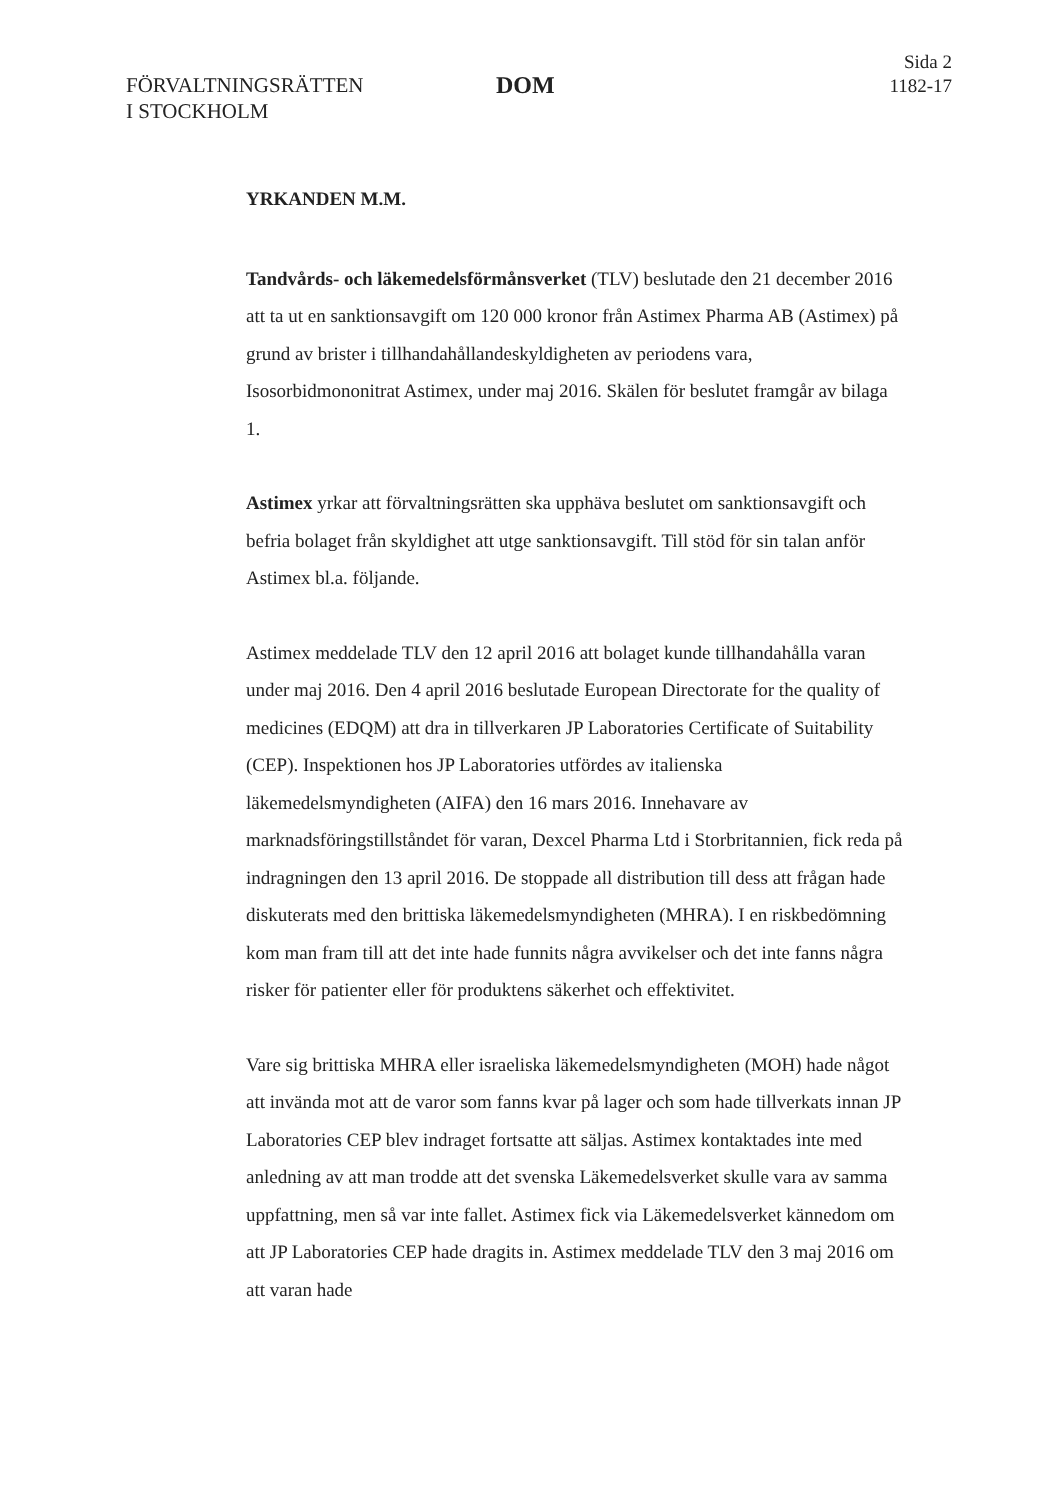FÖRVALTNINGSRÄTTEN
I STOCKHOLM
DOM
Sida 2
1182-17
YRKANDEN M.M.
Tandvårds- och läkemedelsförmånsverket (TLV) beslutade den 21 december 2016 att ta ut en sanktionsavgift om 120 000 kronor från Astimex Pharma AB (Astimex) på grund av brister i tillhandahållandeskyldigheten av periodens vara, Isosorbidmononitrat Astimex, under maj 2016. Skälen för beslutet framgår av bilaga 1.
Astimex yrkar att förvaltningsrätten ska upphäva beslutet om sanktionsavgift och befria bolaget från skyldighet att utge sanktionsavgift. Till stöd för sin talan anför Astimex bl.a. följande.
Astimex meddelade TLV den 12 april 2016 att bolaget kunde tillhandahålla varan under maj 2016. Den 4 april 2016 beslutade European Directorate for the quality of medicines (EDQM) att dra in tillverkaren JP Laboratories Certificate of Suitability (CEP). Inspektionen hos JP Laboratories utfördes av italienska läkemedelsmyndigheten (AIFA) den 16 mars 2016. Innehavare av marknadsföringstillståndet för varan, Dexcel Pharma Ltd i Storbritannien, fick reda på indragningen den 13 april 2016. De stoppade all distribution till dess att frågan hade diskuterats med den brittiska läkemedelsmyndigheten (MHRA). I en riskbedömning kom man fram till att det inte hade funnits några avvikelser och det inte fanns några risker för patienter eller för produktens säkerhet och effektivitet.
Vare sig brittiska MHRA eller israeliska läkemedelsmyndigheten (MOH) hade något att invända mot att de varor som fanns kvar på lager och som hade tillverkats innan JP Laboratories CEP blev indraget fortsatte att säljas. Astimex kontaktades inte med anledning av att man trodde att det svenska Läkemedelsverket skulle vara av samma uppfattning, men så var inte fallet. Astimex fick via Läkemedelsverket kännedom om att JP Laboratories CEP hade dragits in. Astimex meddelade TLV den 3 maj 2016 om att varan hade